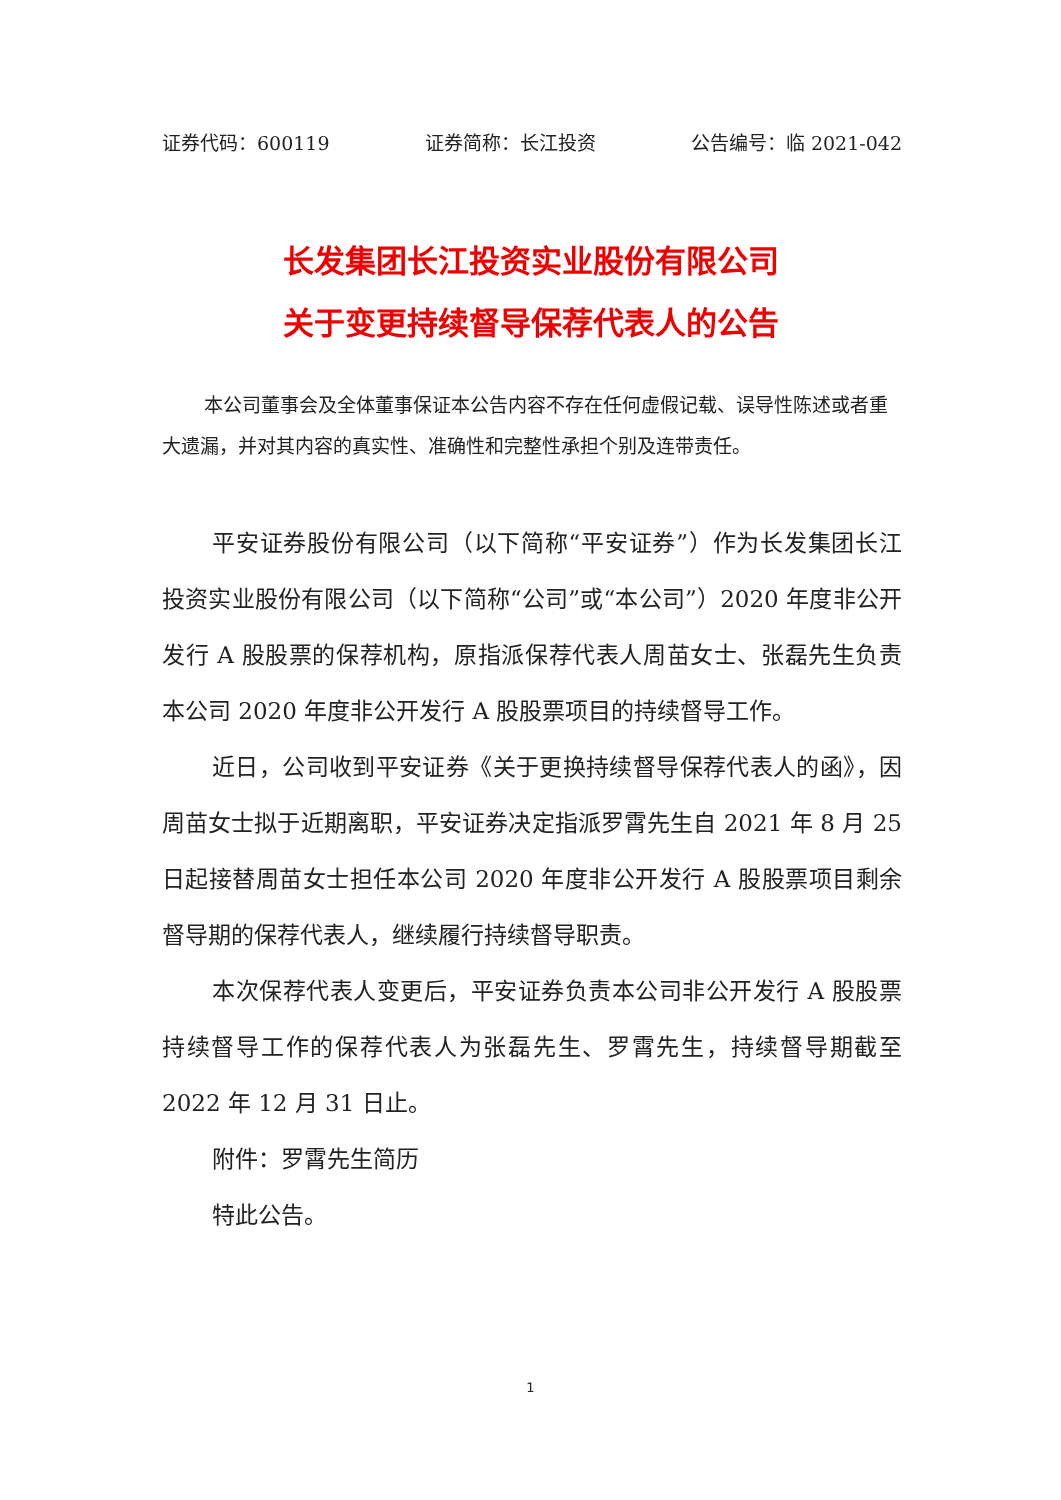证券代码：600119 证券简称：长江投资 公告编号：临 2021-042
长发集团长江投资实业股份有限公司
关于变更持续督导保荐代表人的公告
本公司董事会及全体董事保证本公告内容不存在任何虚假记载、误导性陈述或者重大遗漏，并对其内容的真实性、准确性和完整性承担个别及连带责任。
平安证券股份有限公司（以下简称“平安证券”）作为长发集团长江投资实业股份有限公司（以下简称“公司”或“本公司”）2020 年度非公开发行 A 股股票的保荐机构，原指派保荐代表人周苗女士、张磊先生负责本公司 2020 年度非公开发行 A 股股票项目的持续督导工作。
近日，公司收到平安证券《关于更换持续督导保荐代表人的函》，因周苗女士拟于近期离职，平安证券决定指派罗霄先生自 2021 年 8 月 25 日起接替周苗女士担任本公司 2020 年度非公开发行 A 股股票项目剩余督导期的保荐代表人，继续履行持续督导职责。
本次保荐代表人变更后，平安证券负责本公司非公开发行 A 股股票持续督导工作的保荐代表人为张磊先生、罗霄先生，持续督导期截至 2022 年 12 月 31 日止。
附件：罗霄先生简历
特此公告。
1